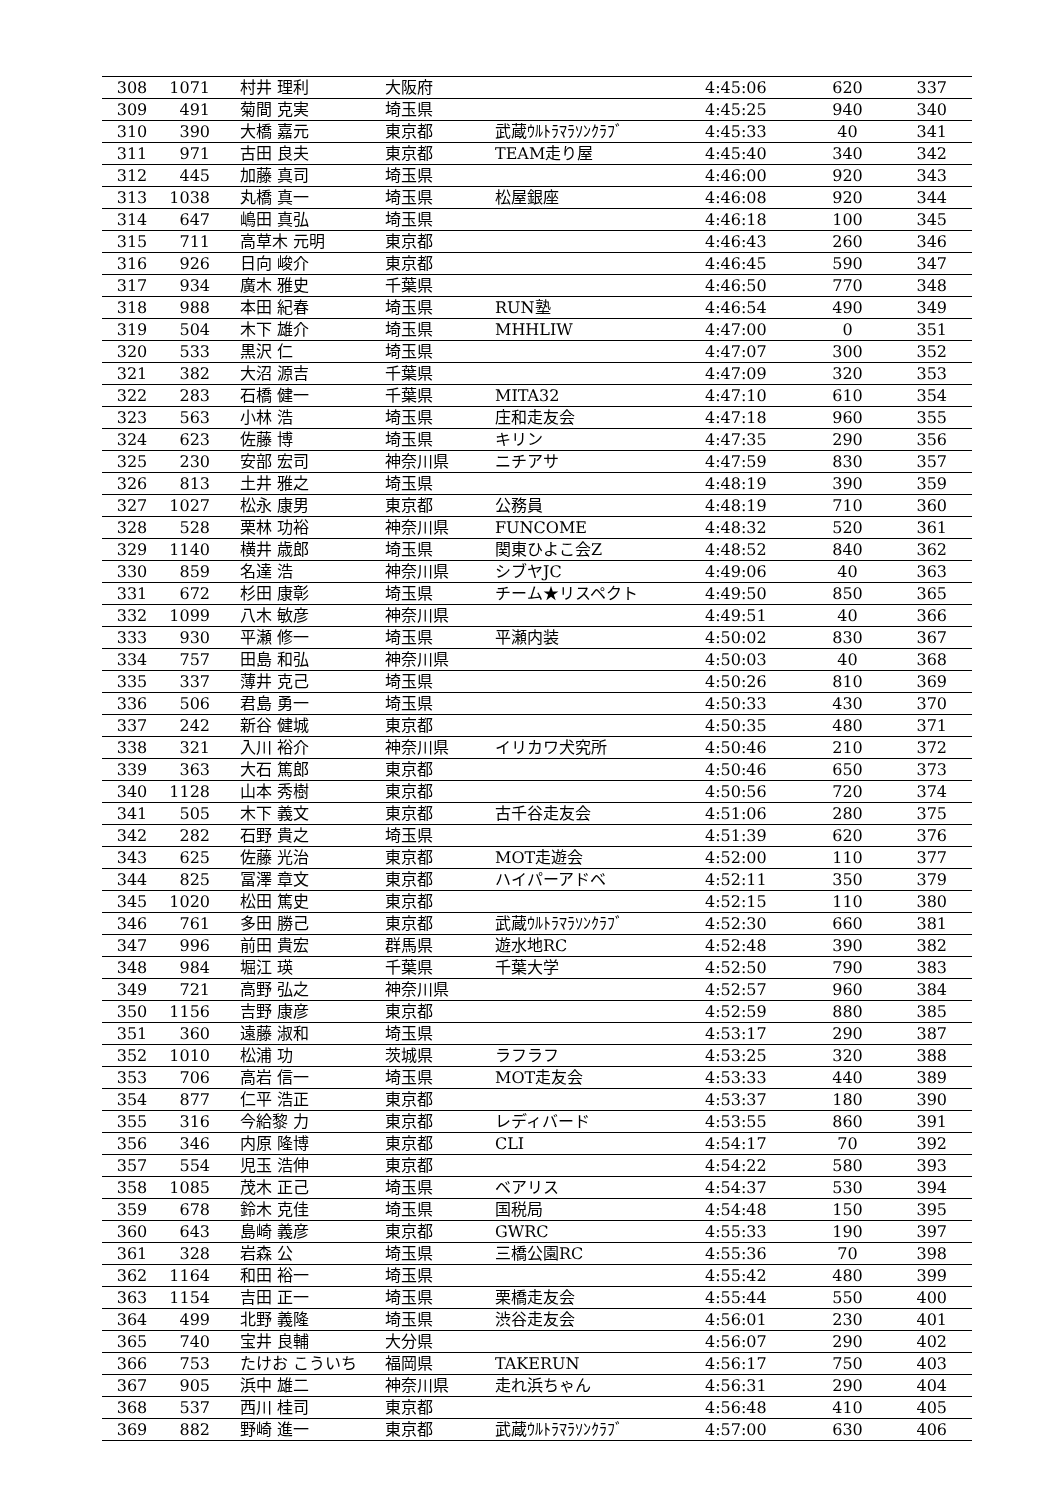| 308 | 1071 | 村井 理利 | 大阪府 | | 4:45:06 | 620 | 337 |
| 309 | 491 | 菊間 克実 | 埼玉県 | | 4:45:25 | 940 | 340 |
| 310 | 390 | 大橋 嘉元 | 東京都 | 武蔵ｳﾙﾄﾗﾏﾗｿﾝｸﾗﾌﾞ | 4:45:33 | 40 | 341 |
| 311 | 971 | 古田 良夫 | 東京都 | TEAM走り屋 | 4:45:40 | 340 | 342 |
| 312 | 445 | 加藤 真司 | 埼玉県 | | 4:46:00 | 920 | 343 |
| 313 | 1038 | 丸橋 真一 | 埼玉県 | 松屋銀座 | 4:46:08 | 920 | 344 |
| 314 | 647 | 嶋田 真弘 | 埼玉県 | | 4:46:18 | 100 | 345 |
| 315 | 711 | 高草木 元明 | 東京都 | | 4:46:43 | 260 | 346 |
| 316 | 926 | 日向 峻介 | 東京都 | | 4:46:45 | 590 | 347 |
| 317 | 934 | 廣木 雅史 | 千葉県 | | 4:46:50 | 770 | 348 |
| 318 | 988 | 本田 紀春 | 埼玉県 | RUN塾 | 4:46:54 | 490 | 349 |
| 319 | 504 | 木下 雄介 | 埼玉県 | MHHLIW | 4:47:00 | 0 | 351 |
| 320 | 533 | 黒沢 仁 | 埼玉県 | | 4:47:07 | 300 | 352 |
| 321 | 382 | 大沼 源吉 | 千葉県 | | 4:47:09 | 320 | 353 |
| 322 | 283 | 石橋 健一 | 千葉県 | MITA32 | 4:47:10 | 610 | 354 |
| 323 | 563 | 小林 浩 | 埼玉県 | 庄和走友会 | 4:47:18 | 960 | 355 |
| 324 | 623 | 佐藤 博 | 埼玉県 | キリン | 4:47:35 | 290 | 356 |
| 325 | 230 | 安部 宏司 | 神奈川県 | ニチアサ | 4:47:59 | 830 | 357 |
| 326 | 813 | 土井 雅之 | 埼玉県 | | 4:48:19 | 390 | 359 |
| 327 | 1027 | 松永 康男 | 東京都 | 公務員 | 4:48:19 | 710 | 360 |
| 328 | 528 | 栗林 功裕 | 神奈川県 | FUNCOME | 4:48:32 | 520 | 361 |
| 329 | 1140 | 横井 歳郎 | 埼玉県 | 関東ひよこ会Z | 4:48:52 | 840 | 362 |
| 330 | 859 | 名達 浩 | 神奈川県 | シブヤJC | 4:49:06 | 40 | 363 |
| 331 | 672 | 杉田 康彰 | 埼玉県 | チーム★リスペクト | 4:49:50 | 850 | 365 |
| 332 | 1099 | 八木 敏彦 | 神奈川県 | | 4:49:51 | 40 | 366 |
| 333 | 930 | 平瀬 修一 | 埼玉県 | 平瀬内装 | 4:50:02 | 830 | 367 |
| 334 | 757 | 田島 和弘 | 神奈川県 | | 4:50:03 | 40 | 368 |
| 335 | 337 | 薄井 克己 | 埼玉県 | | 4:50:26 | 810 | 369 |
| 336 | 506 | 君島 勇一 | 埼玉県 | | 4:50:33 | 430 | 370 |
| 337 | 242 | 新谷 健城 | 東京都 | | 4:50:35 | 480 | 371 |
| 338 | 321 | 入川 裕介 | 神奈川県 | イリカワ犬究所 | 4:50:46 | 210 | 372 |
| 339 | 363 | 大石 篤郎 | 東京都 | | 4:50:46 | 650 | 373 |
| 340 | 1128 | 山本 秀樹 | 東京都 | | 4:50:56 | 720 | 374 |
| 341 | 505 | 木下 義文 | 東京都 | 古千谷走友会 | 4:51:06 | 280 | 375 |
| 342 | 282 | 石野 貴之 | 埼玉県 | | 4:51:39 | 620 | 376 |
| 343 | 625 | 佐藤 光治 | 東京都 | MOT走遊会 | 4:52:00 | 110 | 377 |
| 344 | 825 | 冨澤 章文 | 東京都 | ハイパーアドベ | 4:52:11 | 350 | 379 |
| 345 | 1020 | 松田 篤史 | 東京都 | | 4:52:15 | 110 | 380 |
| 346 | 761 | 多田 勝己 | 東京都 | 武蔵ｳﾙﾄﾗﾏﾗｿﾝｸﾗﾌﾞ | 4:52:30 | 660 | 381 |
| 347 | 996 | 前田 貴宏 | 群馬県 | 遊水地RC | 4:52:48 | 390 | 382 |
| 348 | 984 | 堀江 瑛 | 千葉県 | 千葉大学 | 4:52:50 | 790 | 383 |
| 349 | 721 | 高野 弘之 | 神奈川県 | | 4:52:57 | 960 | 384 |
| 350 | 1156 | 吉野 康彦 | 東京都 | | 4:52:59 | 880 | 385 |
| 351 | 360 | 遠藤 淑和 | 埼玉県 | | 4:53:17 | 290 | 387 |
| 352 | 1010 | 松浦 功 | 茨城県 | ラフラフ | 4:53:25 | 320 | 388 |
| 353 | 706 | 高岩 信一 | 埼玉県 | MOT走友会 | 4:53:33 | 440 | 389 |
| 354 | 877 | 仁平 浩正 | 東京都 | | 4:53:37 | 180 | 390 |
| 355 | 316 | 今給黎 力 | 東京都 | レディバード | 4:53:55 | 860 | 391 |
| 356 | 346 | 内原 隆博 | 東京都 | CLI | 4:54:17 | 70 | 392 |
| 357 | 554 | 児玉 浩伸 | 東京都 | | 4:54:22 | 580 | 393 |
| 358 | 1085 | 茂木 正己 | 埼玉県 | ベアリス | 4:54:37 | 530 | 394 |
| 359 | 678 | 鈴木 克佳 | 埼玉県 | 国税局 | 4:54:48 | 150 | 395 |
| 360 | 643 | 島崎 義彦 | 東京都 | GWRC | 4:55:33 | 190 | 397 |
| 361 | 328 | 岩森 公 | 埼玉県 | 三橋公園RC | 4:55:36 | 70 | 398 |
| 362 | 1164 | 和田 裕一 | 埼玉県 | | 4:55:42 | 480 | 399 |
| 363 | 1154 | 吉田 正一 | 埼玉県 | 栗橋走友会 | 4:55:44 | 550 | 400 |
| 364 | 499 | 北野 義隆 | 埼玉県 | 渋谷走友会 | 4:56:01 | 230 | 401 |
| 365 | 740 | 宝井 良輔 | 大分県 | | 4:56:07 | 290 | 402 |
| 366 | 753 | たけお こういち | 福岡県 | TAKERUN | 4:56:17 | 750 | 403 |
| 367 | 905 | 浜中 雄二 | 神奈川県 | 走れ浜ちゃん | 4:56:31 | 290 | 404 |
| 368 | 537 | 西川 桂司 | 東京都 | | 4:56:48 | 410 | 405 |
| 369 | 882 | 野崎 進一 | 東京都 | 武蔵ｳﾙﾄﾗﾏﾗｿﾝｸﾗﾌﾞ | 4:57:00 | 630 | 406 |